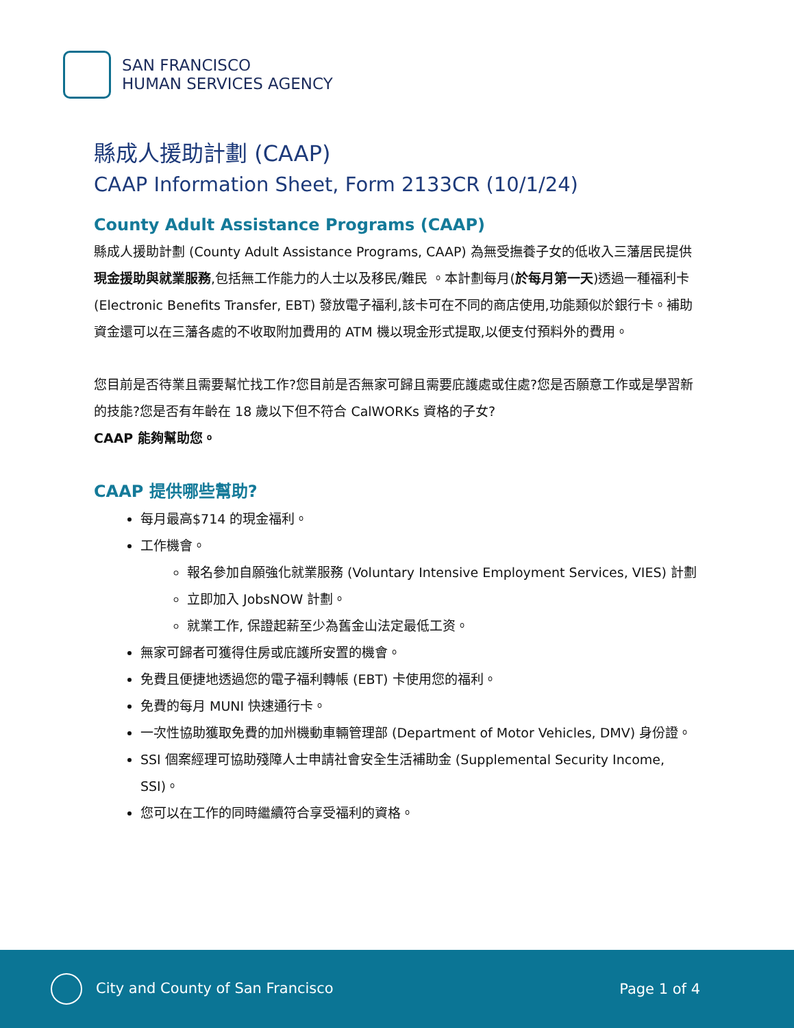SAN FRANCISCO
HUMAN SERVICES AGENCY
縣成人援助計劃 (CAAP)
CAAP Information Sheet, Form 2133CR (10/1/24)
County Adult Assistance Programs (CAAP)
縣成人援助計劃 (County Adult Assistance Programs, CAAP) 為無受撫養子女的低收入三藩居民提供現金援助與就業服務,包括無工作能力的人士以及移民/難民 。本計劃每月(於每月第一天)透過一種福利卡 (Electronic Benefits Transfer, EBT) 發放電子福利,該卡可在不同的商店使用,功能類似於銀行卡。補助資金還可以在三藩各處的不收取附加費用的 ATM 機以現金形式提取,以便支付預料外的費用。
您目前是否待業且需要幫忙找工作?您目前是否無家可歸且需要庇護處或住處?您是否願意工作或是學習新的技能?您是否有年齡在 18 歲以下但不符合 CalWORKs 資格的子女?
CAAP 能夠幫助您。
CAAP 提供哪些幫助?
每月最高$714 的現金福利。
工作機會。
報名參加自願強化就業服務 (Voluntary Intensive Employment Services, VIES) 計劃
立即加入 JobsNOW 計劃。
就業工作, 保證起薪至少為舊金山法定最低工资。
無家可歸者可獲得住房或庇護所安置的機會。
免費且便捷地透過您的電子福利轉帳 (EBT) 卡使用您的福利。
免費的每月 MUNI 快速通行卡。
一次性協助獲取免費的加州機動車輛管理部 (Department of Motor Vehicles, DMV) 身份證。
SSI 個案經理可協助殘障人士申請社會安全生活補助金 (Supplemental Security Income, SSI)。
您可以在工作的同時繼續符合享受福利的資格。
City and County of San Francisco
Page 1 of 4